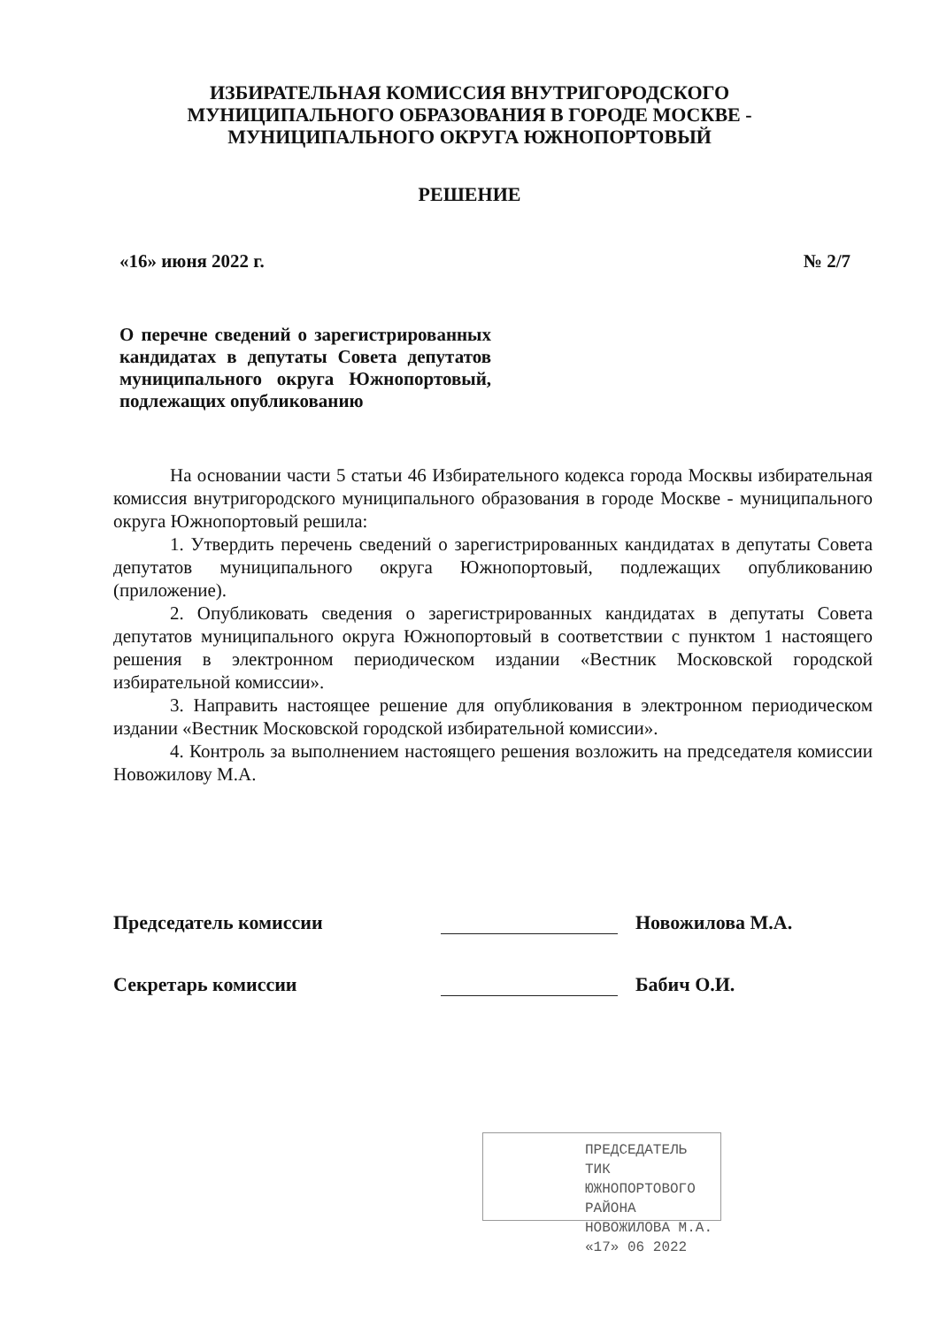ИЗБИРАТЕЛЬНАЯ КОМИССИЯ ВНУТРИГОРОДСКОГО
МУНИЦИПАЛЬНОГО ОБРАЗОВАНИЯ В ГОРОДЕ МОСКВЕ -
МУНИЦИПАЛЬНОГО ОКРУГА ЮЖНОПОРТОВЫЙ
РЕШЕНИЕ
«16» июня 2022 г. № 2/7
О перечне сведений о зарегистрированных кандидатах в депутаты Совета депутатов муниципального округа Южнопортовый, подлежащих опубликованию
На основании части 5 статьи 46 Избирательного кодекса города Москвы избирательная комиссия внутригородского муниципального образования в городе Москве - муниципального округа Южнопортовый решила:
1. Утвердить перечень сведений о зарегистрированных кандидатах в депутаты Совета депутатов муниципального округа Южнопортовый, подлежащих опубликованию (приложение).
2. Опубликовать сведения о зарегистрированных кандидатах в депутаты Совета депутатов муниципального округа Южнопортовый в соответствии с пунктом 1 настоящего решения в электронном периодическом издании «Вестник Московской городской избирательной комиссии».
3. Направить настоящее решение для опубликования в электронном периодическом издании «Вестник Московской городской избирательной комиссии».
4. Контроль за выполнением настоящего решения возложить на председателя комиссии Новожилову М.А.
Председатель комиссии Новожилова М.А.
Секретарь комиссии Бабич О.И.
ПРЕДСЕДАТЕЛЬ ТИК
ЮЖНОПОРТОВОГО РАЙОНА
НОВОЖИЛОВА М.А.
«17» 06 2022